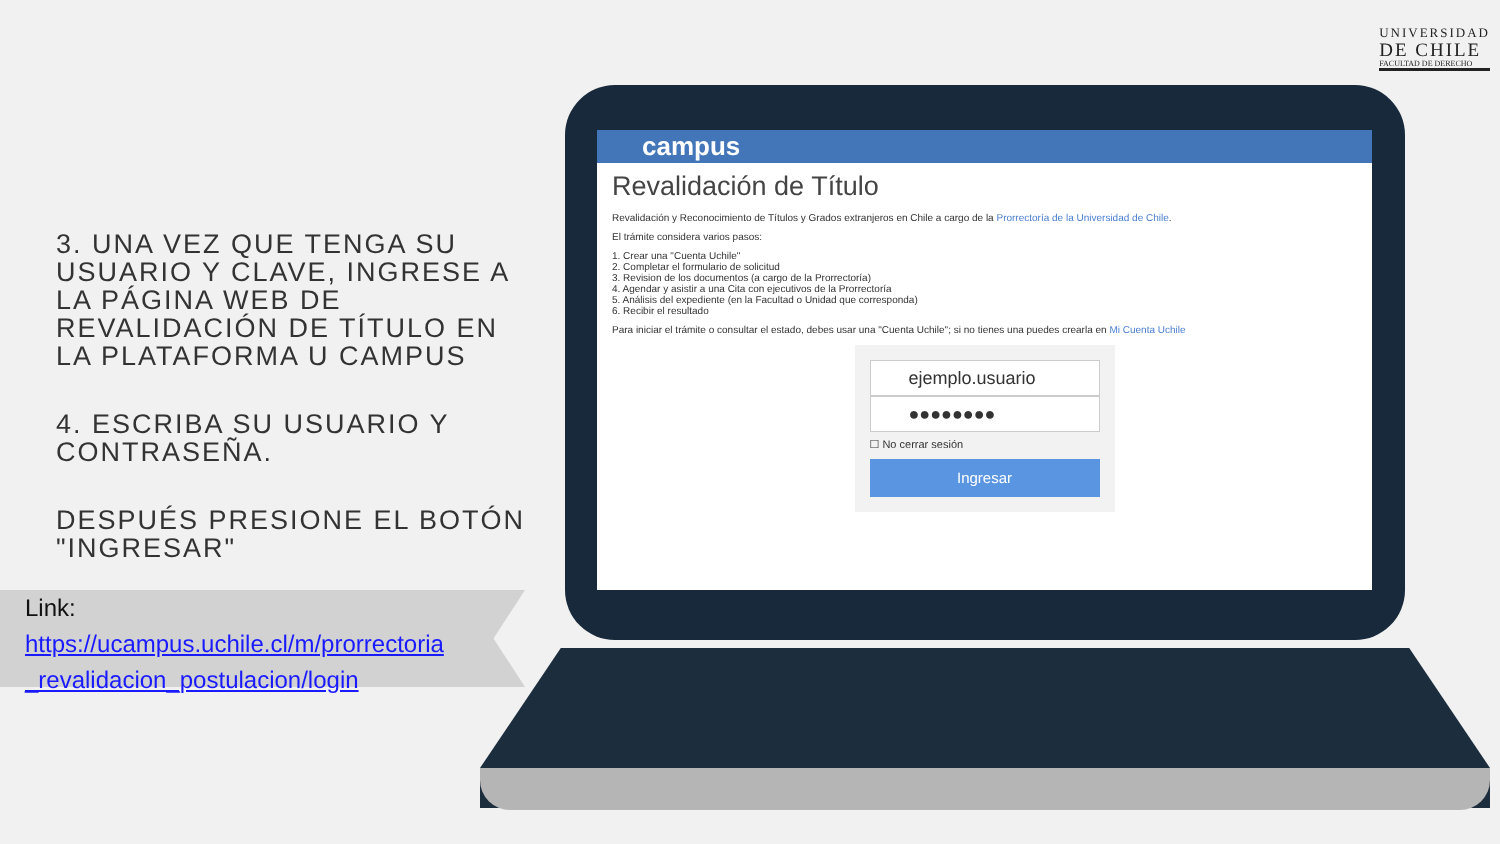UNIVERSIDAD
DE CHILE
FACULTAD DE DERECHO
3. UNA VEZ QUE TENGA SU USUARIO Y CLAVE, INGRESE A LA PÁGINA WEB DE REVALIDACIÓN DE TÍTULO EN LA PLATAFORMA U CAMPUS
4. ESCRIBA SU USUARIO Y CONTRASEÑA.
DESPUÉS PRESIONE EL BOTÓN "INGRESAR"
Link:
https://ucampus.uchile.cl/m/prorrectoria
_revalidacion_postulacion/login
campus
Revalidación de Título
Revalidación y Reconocimiento de Títulos y Grados extranjeros en Chile a cargo de la Prorrectoría de la Universidad de Chile.
El trámite considera varios pasos:
1. Crear una "Cuenta Uchile"
2. Completar el formulario de solicitud
3. Revision de los documentos (a cargo de la Prorrectoría)
4. Agendar y asistir a una Cita con ejecutivos de la Prorrectoría
5. Análisis del expediente (en la Facultad o Unidad que corresponda)
6. Recibir el resultado
Para iniciar el trámite o consultar el estado, debes usar una "Cuenta Uchile"; si no tienes una puedes crearla en Mi Cuenta Uchile
ejemplo.usuario
●●●●●●●●
☐ No cerrar sesión
Ingresar